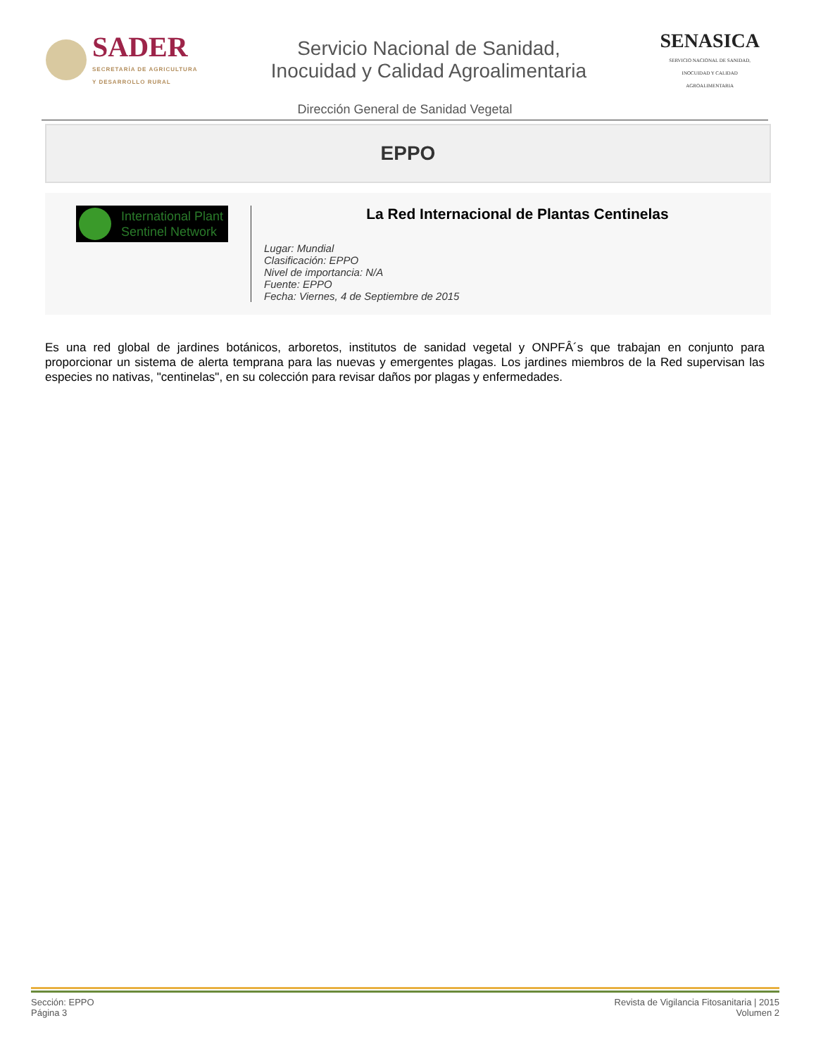SADER
SECRETARÍA DE AGRICULTURA
Y DESARROLLO RURAL
Servicio Nacional de Sanidad,
Inocuidad y Calidad Agroalimentaria
SENASICA
SERVICIO NACIONAL DE SANIDAD,
INOCUIDAD Y CALIDAD
AGROALIMENTARIA
Dirección General de Sanidad Vegetal
EPPO
International Plant Sentinel Network
La Red Internacional de Plantas Centinelas
Lugar: Mundial
Clasificación: EPPO
Nivel de importancia: N/A
Fuente: EPPO
Fecha: Viernes, 4 de Septiembre de 2015
Es una red global de jardines botánicos, arboretos, institutos de sanidad vegetal y ONPFÂ´s que trabajan en conjunto para proporcionar un sistema de alerta temprana para las nuevas y emergentes plagas. Los jardines miembros de la Red supervisan las especies no nativas, "centinelas", en su colección para revisar daños por plagas y enfermedades.
Sección: EPPO
Página 3
Revista de Vigilancia Fitosanitaria | 2015
Volumen 2